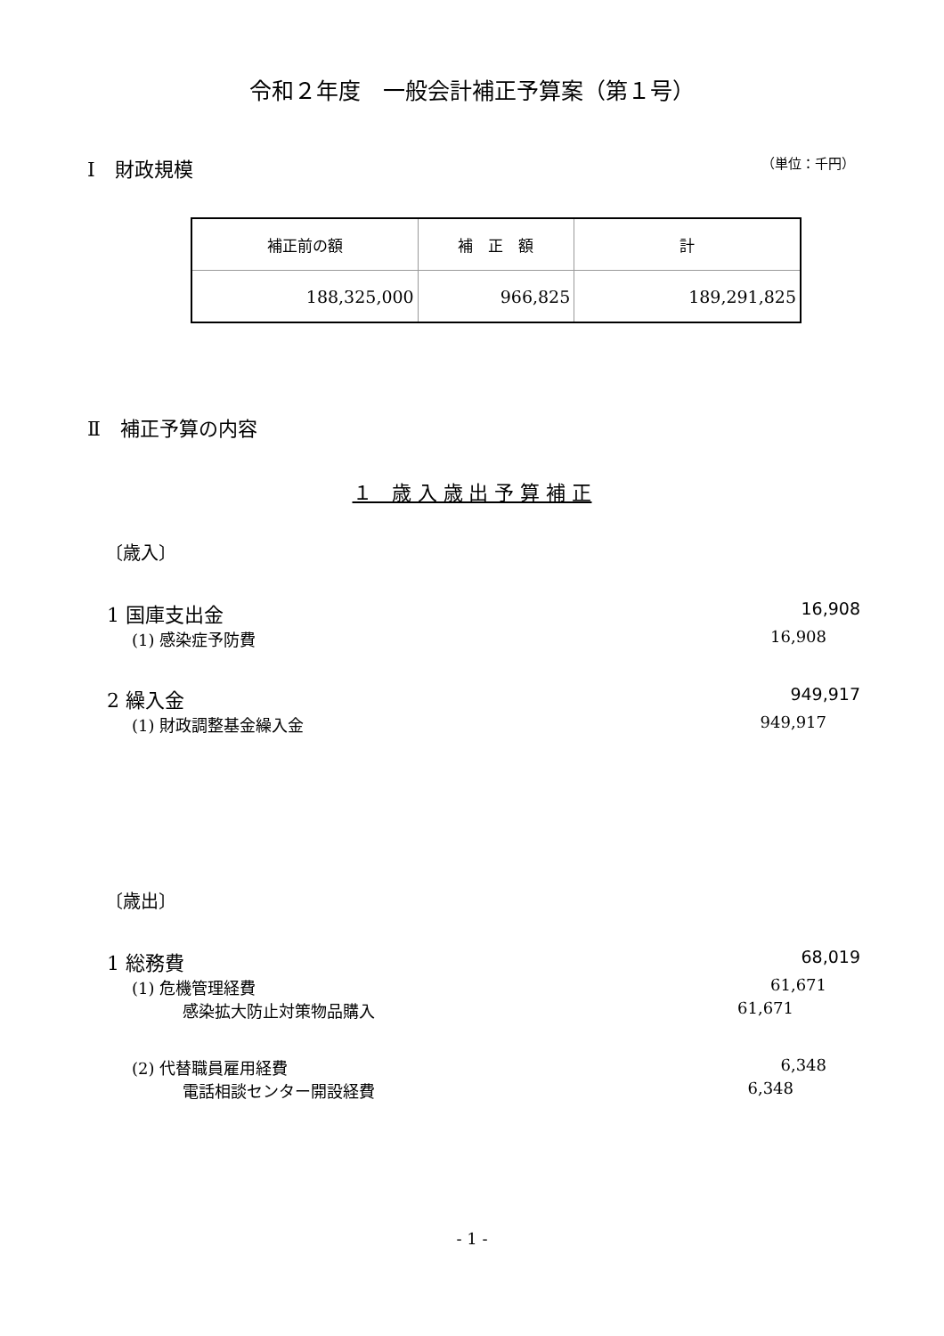令和２年度　一般会計補正予算案（第１号）
Ⅰ　財政規模 （単位：千円）
| 補正前の額 | 補 正 額 | 計 |
| 188,325,000 | 966,825 | 189,291,825 |
Ⅱ　補正予算の内容
１　歳 入 歳 出 予 算 補 正
〔歳入〕
1 国庫支出金 16,908
(1) 感染症予防費 16,908
2 繰入金 949,917
(1) 財政調整基金繰入金 949,917
〔歳出〕
1 総務費 68,019
(1) 危機管理経費 61,671
感染拡大防止対策物品購入 61,671
(2) 代替職員雇用経費 6,348
電話相談センター開設経費 6,348
- 1 -